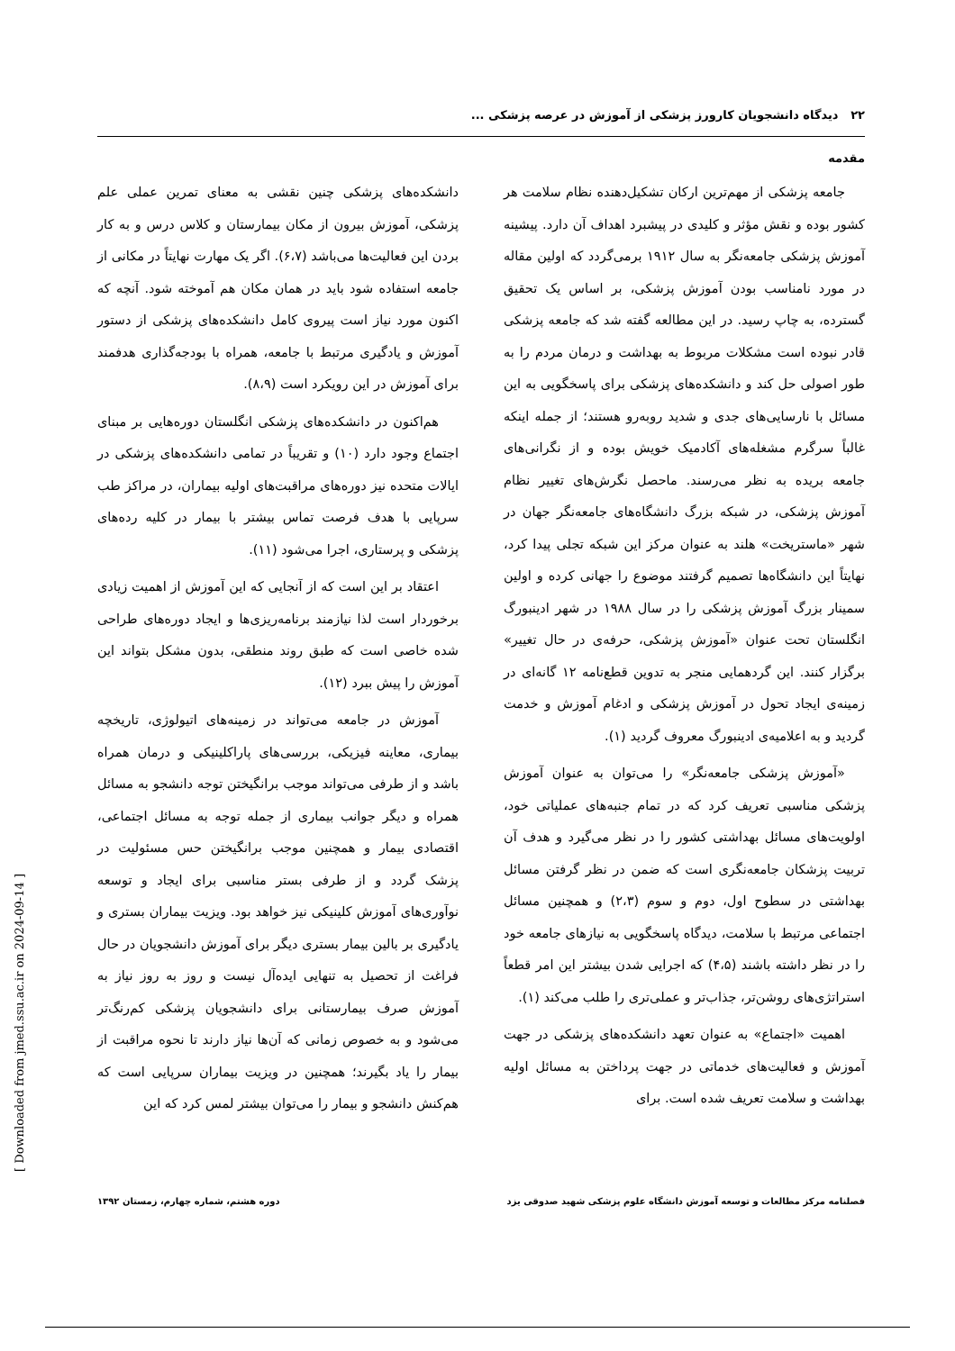۲۲ دیدگاه دانشجویان کارورز پزشکی از آموزش در عرصه پزشکی ...
مقدمه
جامعه پزشکی از مهم‌ترین ارکان تشکیل‌دهنده نظام سلامت هر کشور بوده و نقش مؤثر و کلیدی در پیشبرد اهداف آن دارد. پیشینه آموزش پزشکی جامعه‌نگر به سال ۱۹۱۲ برمی‌گردد که اولین مقاله در مورد نامناسب بودن آموزش پزشکی، بر اساس یک تحقیق گسترده، به چاپ رسید. در این مطالعه گفته شد که جامعه پزشکی قادر نبوده است مشکلات مربوط به بهداشت و درمان مردم را به طور اصولی حل کند و دانشکده‌های پزشکی برای پاسخگویی به این مسائل با نارسایی‌های جدی و شدید روبه‌رو هستند؛ از جمله اینکه غالباً سرگرم مشغله‌های آکادمیک خویش بوده و از نگرانی‌های جامعه بریده به نظر می‌رسند. ماحصل نگرش‌های تغییر نظام آموزش پزشکی، در شبکه بزرگ دانشگاه‌های جامعه‌نگر جهان در شهر «ماستریخت» هلند به عنوان مرکز این شبکه تجلی پیدا کرد، نهایتاً این دانشگاه‌ها تصمیم گرفتند موضوع را جهانی کرده و اولین سمینار بزرگ آموزش پزشکی را در سال ۱۹۸۸ در شهر ادینبورگ انگلستان تحت عنوان «آموزش پزشکی، حرفه‌ی در حال تغییر» برگزار کنند. این گردهمایی منجر به تدوین قطع‌نامه ۱۲ گانه‌ای در زمینه‌ی ایجاد تحول در آموزش پزشکی و ادغام آموزش و خدمت گردید و به اعلامیه‌ی ادینبورگ معروف گردید (۱).
«آموزش پزشکی جامعه‌نگر» را می‌توان به عنوان آموزش پزشکی مناسبی تعریف کرد که در تمام جنبه‌های عملیاتی خود، اولویت‌های مسائل بهداشتی کشور را در نظر می‌گیرد و هدف آن تربیت پزشکان جامعه‌نگری است که ضمن در نظر گرفتن مسائل بهداشتی در سطوح اول، دوم و سوم (۲،۳) و همچنین مسائل اجتماعی مرتبط با سلامت، دیدگاه پاسخگویی به نیازهای جامعه خود را در نظر داشته باشند (۴،۵) که اجرایی شدن بیشتر این امر قطعاً استراتژی‌های روشن‌تر، جذاب‌تر و عملی‌تری را طلب می‌کند (۱).
اهمیت «اجتماع» به عنوان تعهد دانشکده‌های پزشکی در جهت آموزش و فعالیت‌های خدماتی در جهت پرداختن به مسائل اولیه بهداشت و سلامت تعریف شده است. برای
دانشکده‌های پزشکی چنین نقشی به معنای تمرین عملی علم پزشکی، آموزش بیرون از مکان بیمارستان و کلاس درس و به کار بردن این فعالیت‌ها می‌باشد (۶،۷). اگر یک مهارت نهایتاً در مکانی از جامعه استفاده شود باید در همان مکان هم آموخته شود. آنچه که اکنون مورد نیاز است پیروی کامل دانشکده‌های پزشکی از دستور آموزش و یادگیری مرتبط با جامعه، همراه با بودجه‌گذاری هدفمند برای آموزش در این رویکرد است (۸،۹).
هم‌اکنون در دانشکده‌های پزشکی انگلستان دوره‌هایی بر مبنای اجتماع وجود دارد (۱۰) و تقریباً در تمامی دانشکده‌های پزشکی در ایالات متحده نیز دوره‌های مراقبت‌های اولیه بیماران، در مراکز طب سرپایی با هدف فرصت تماس بیشتر با بیمار در کلیه رده‌های پزشکی و پرستاری، اجرا می‌شود (۱۱).
اعتقاد بر این است که از آنجایی که این آموزش از اهمیت زیادی برخوردار است لذا نیازمند برنامه‌ریزی‌ها و ایجاد دوره‌های طراحی شده خاصی است که طبق روند منطقی، بدون مشکل بتواند این آموزش را پیش ببرد (۱۲).
آموزش در جامعه می‌تواند در زمینه‌های اتیولوژی، تاریخچه بیماری، معاینه فیزیکی، بررسی‌های پاراکلینیکی و درمان همراه باشد و از طرفی می‌تواند موجب برانگیختن توجه دانشجو به مسائل همراه و دیگر جوانب بیماری از جمله توجه به مسائل اجتماعی، اقتصادی بیمار و همچنین موجب برانگیختن حس مسئولیت در پزشک گردد و از طرفی بستر مناسبی برای ایجاد و توسعه نوآوری‌های آموزش کلینیکی نیز خواهد بود. ویزیت بیماران بستری و یادگیری بر بالین بیمار بستری دیگر برای آموزش دانشجویان در حال فراغت از تحصیل به تنهایی ایده‌آل نیست و روز به روز نیاز به آموزش صرف بیمارستانی برای دانشجویان پزشکی کم‌رنگ‌تر می‌شود و به خصوص زمانی که آن‌ها نیاز دارند تا نحوه مراقبت از بیمار را یاد بگیرند؛ همچنین در ویزیت بیماران سرپایی است که هم‌کنش دانشجو و بیمار را می‌توان بیشتر لمس کرد که این
فصلنامه مرکز مطالعات و توسعه آموزش دانشگاه علوم پزشکی شهید صدوقی یزد دوره هشتم، شماره چهارم، زمستان ۱۳۹۲
[ Downloaded from jmed.ssu.ac.ir on 2024-09-14 ]